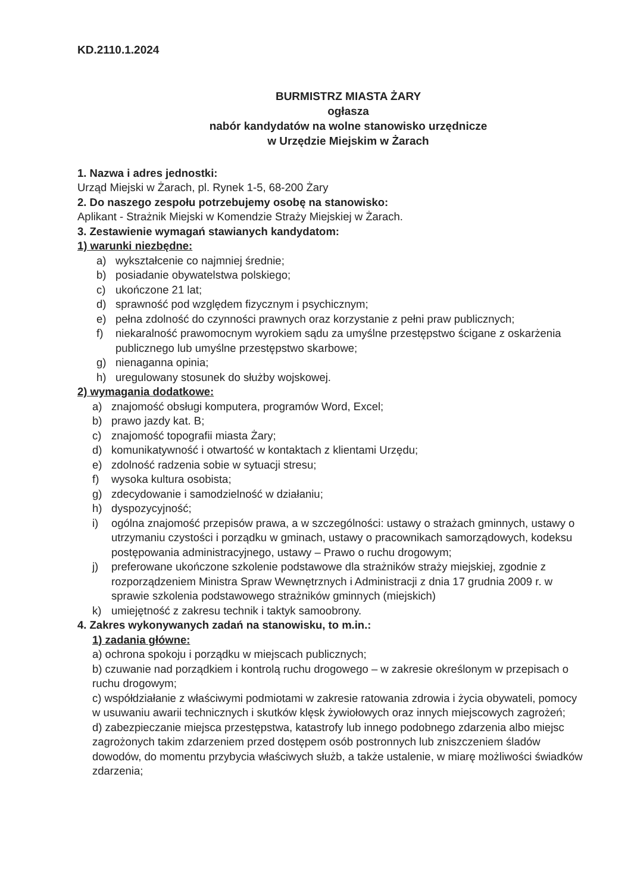KD.2110.1.2024
BURMISTRZ MIASTA ŻARY
ogłasza
nabór kandydatów na wolne stanowisko urzędnicze
w Urzędzie Miejskim w Żarach
1. Nazwa i adres jednostki:
Urząd Miejski w Żarach, pl. Rynek 1-5, 68-200 Żary
2. Do naszego zespołu potrzebujemy osobę na stanowisko:
Aplikant - Strażnik Miejski w Komendzie Straży Miejskiej w Żarach.
3. Zestawienie wymagań stawianych kandydatom:
1) warunki niezbędne:
a) wykształcenie co najmniej średnie;
b) posiadanie obywatelstwa polskiego;
c) ukończone 21 lat;
d) sprawność pod względem fizycznym i psychicznym;
e) pełna zdolność do czynności prawnych oraz korzystanie z pełni praw publicznych;
f) niekaralność prawomocnym wyrokiem sądu za umyślne przestępstwo ścigane z oskarżenia publicznego lub umyślne przestępstwo skarbowe;
g) nienaganna opinia;
h) uregulowany stosunek do służby wojskowej.
2) wymagania dodatkowe:
a) znajomość obsługi komputera, programów Word, Excel;
b) prawo jazdy kat. B;
c) znajomość topografii miasta Żary;
d) komunikatywność i otwartość w kontaktach z klientami Urzędu;
e) zdolność radzenia sobie w sytuacji stresu;
f) wysoka kultura osobista;
g) zdecydowanie i samodzielność w działaniu;
h) dyspozycyjność;
i) ogólna znajomość przepisów prawa, a w szczególności: ustawy o strażach gminnych, ustawy o utrzymaniu czystości i porządku w gminach, ustawy o pracownikach samorządowych, kodeksu postępowania administracyjnego, ustawy – Prawo o ruchu drogowym;
j) preferowane ukończone szkolenie podstawowe dla strażników straży miejskiej, zgodnie z rozporządzeniem Ministra Spraw Wewnętrznych i Administracji z dnia 17 grudnia 2009 r. w sprawie szkolenia podstawowego strażników gminnych (miejskich)
k) umiejętność z zakresu technik i taktyk samoobrony.
4. Zakres wykonywanych zadań na stanowisku, to m.in.:
1) zadania główne:
a) ochrona spokoju i porządku w miejscach publicznych;
b) czuwanie nad porządkiem i kontrolą ruchu drogowego – w zakresie określonym w przepisach o ruchu drogowym;
c) współdziałanie z właściwymi podmiotami w zakresie ratowania zdrowia i życia obywateli, pomocy w usuwaniu awarii technicznych i skutków klęsk żywiołowych oraz innych miejscowych zagrożeń;
d) zabezpieczanie miejsca przestępstwa, katastrofy lub innego podobnego zdarzenia albo miejsc zagrożonych takim zdarzeniem przed dostępem osób postronnych lub zniszczeniem śladów dowodów, do momentu przybycia właściwych służb, a także ustalenie, w miarę możliwości świadków zdarzenia;